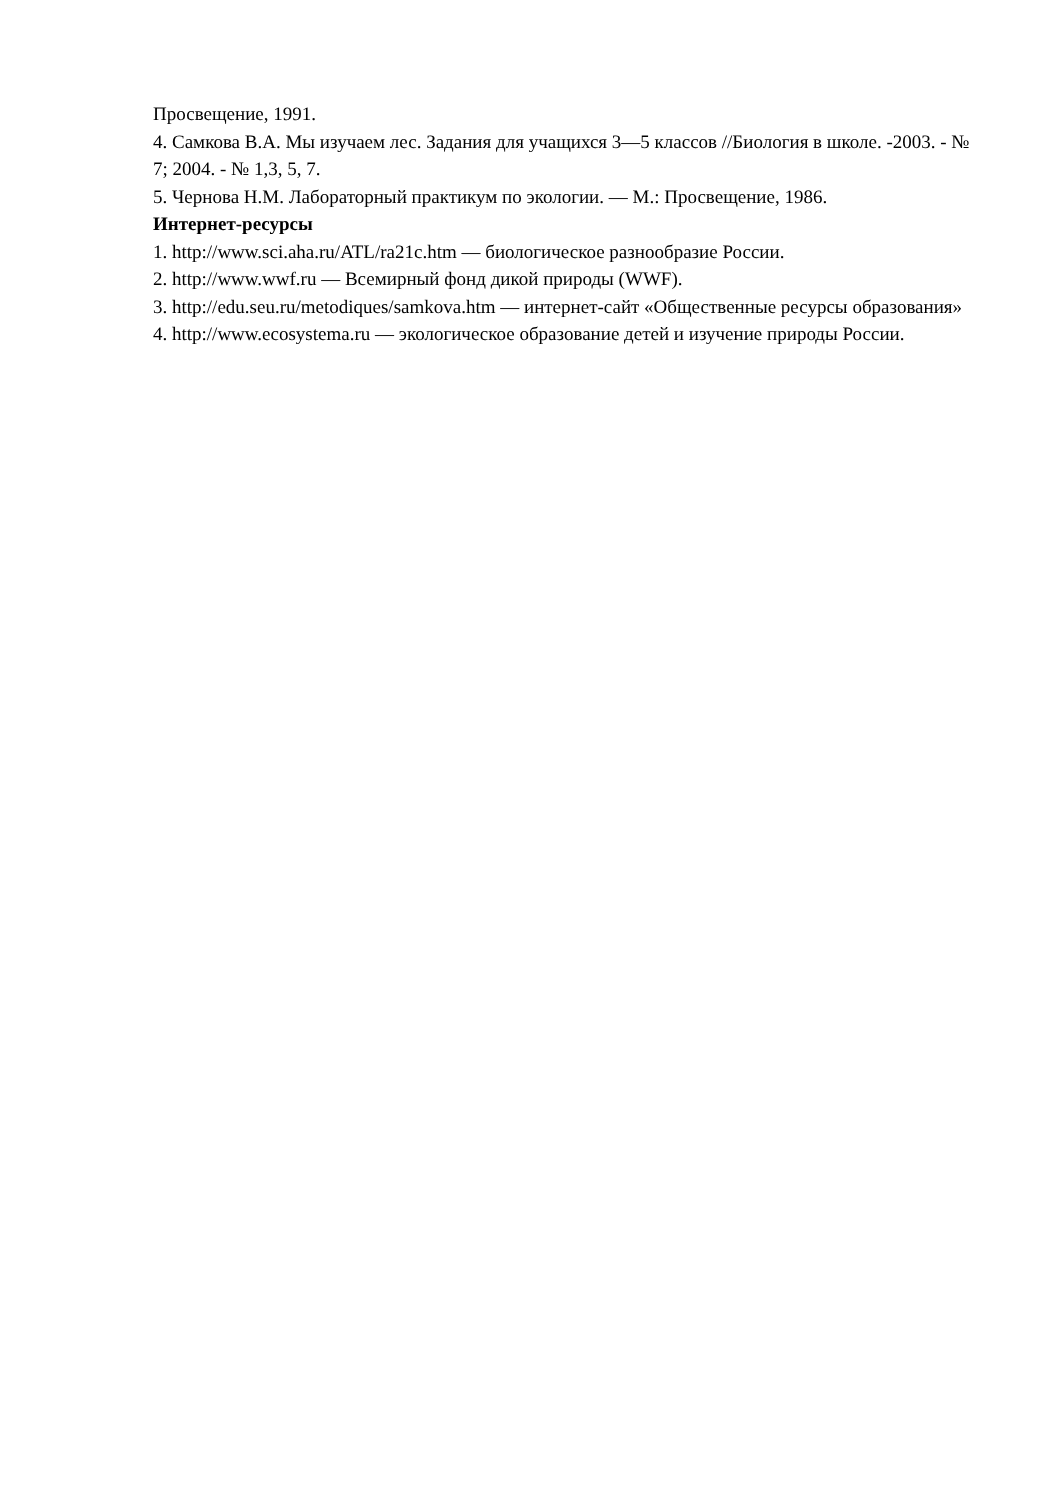Просвещение, 1991.
4. Самкова В.А. Мы изучаем лес. Задания для учащихся 3—5 классов //Биология в школе. -2003. - № 7; 2004. - № 1,3, 5, 7.
5. Чернова Н.М. Лабораторный практикум по экологии. — М.: Просвещение, 1986.
Интернет-ресурсы
1. http://www.sci.aha.ru/ATL/ra21c.htm — биологическое разнообразие России.
2. http://www.wwf.ru — Всемирный фонд дикой природы (WWF).
3. http://edu.seu.ru/metodiques/samkova.htm — интернет-сайт «Общественные ресурсы образования»
4. http://www.ecosystema.ru — экологическое образование детей и изучение природы России.